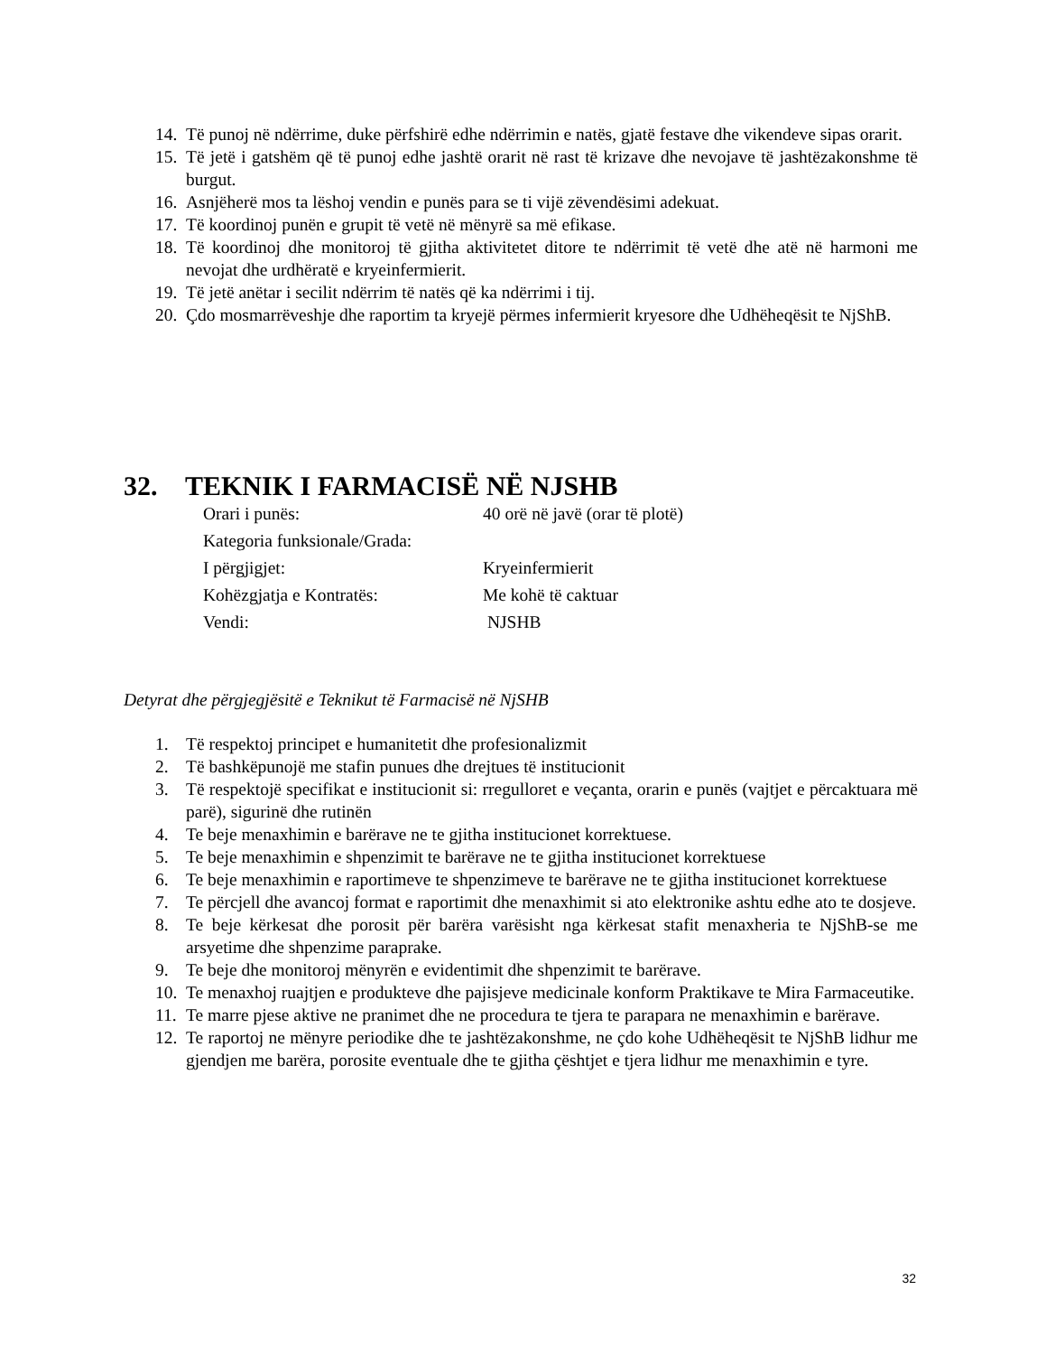14. Të punoj në ndërrime, duke përfshirë edhe ndërrimin e natës, gjatë festave dhe vikendeve sipas orarit.
15. Të jetë i gatshëm që të punoj edhe jashtë orarit në rast të krizave dhe nevojave të jashtëzakonshme të burgut.
16. Asnjëherë mos ta lëshoj vendin e punës para se ti vijë zëvendësimi adekuat.
17. Të koordinoj punën e grupit të vetë në mënyrë sa më efikase.
18. Të koordinoj dhe monitoroj të gjitha aktivitetet ditore te ndërrimit të vetë dhe atë në harmoni me nevojat dhe urdhëratë e kryeinfermierit.
19. Të jetë anëtar i secilit ndërrim të natës që ka ndërrimi i tij.
20. Çdo mosmarrëveshje dhe raportim ta kryejë përmes infermierit kryesore dhe Udhëheqësit te NjShB.
32. TEKNIK I FARMACISË NË NJSHB
| Orari i punës: | 40 orë në javë (orar të plotë) |
| Kategoria funksionale/Grada: | |
| I përgjigjet: | Kryeinfermierit |
| Kohëzgjatja e Kontratës: | Me kohë të caktuar |
| Vendi: | NJSHB |
Detyrat dhe përgjegjësitë e Teknikut të Farmacisë në NjSHB
1. Të respektoj principet e humanitetit dhe profesionalizmit
2. Të bashkëpunojë me stafin punues dhe drejtues të institucionit
3. Të respektojë specifikat e institucionit si: rregulloret e veçanta, orarin e punës (vajtjet e përcaktuara më parë), sigurinë dhe rutinën
4. Te beje menaxhimin e barërave ne te gjitha institucionet korrektuese.
5. Te beje menaxhimin e shpenzimit te barërave ne te gjitha institucionet korrektuese
6. Te beje menaxhimin e raportimeve te shpenzimeve te barërave ne te gjitha institucionet korrektuese
7. Te përcjell dhe avancoj format e raportimit dhe menaxhimit si ato elektronike ashtu edhe ato te dosjeve.
8. Te beje kërkesat dhe porosit për barëra varësisht nga kërkesat stafit menaxheria te NjShB-se me arsyetime dhe shpenzime paraprake.
9. Te beje dhe monitoroj mënyrën e evidentimit dhe shpenzimit te barërave.
10. Te menaxhoj ruajtjen e produkteve dhe pajisjeve medicinale konform Praktikave te Mira Farmaceutike.
11. Te marre pjese aktive ne pranimet dhe ne procedura te tjera te parapara ne menaxhimin e barërave.
12. Te raportoj ne mënyre periodike dhe te jashtëzakonshme, ne çdo kohe Udhëheqësit te NjShB lidhur me gjendjen me barëra, porosite eventuale dhe te gjitha çështjet e tjera lidhur me menaxhimin e tyre.
32